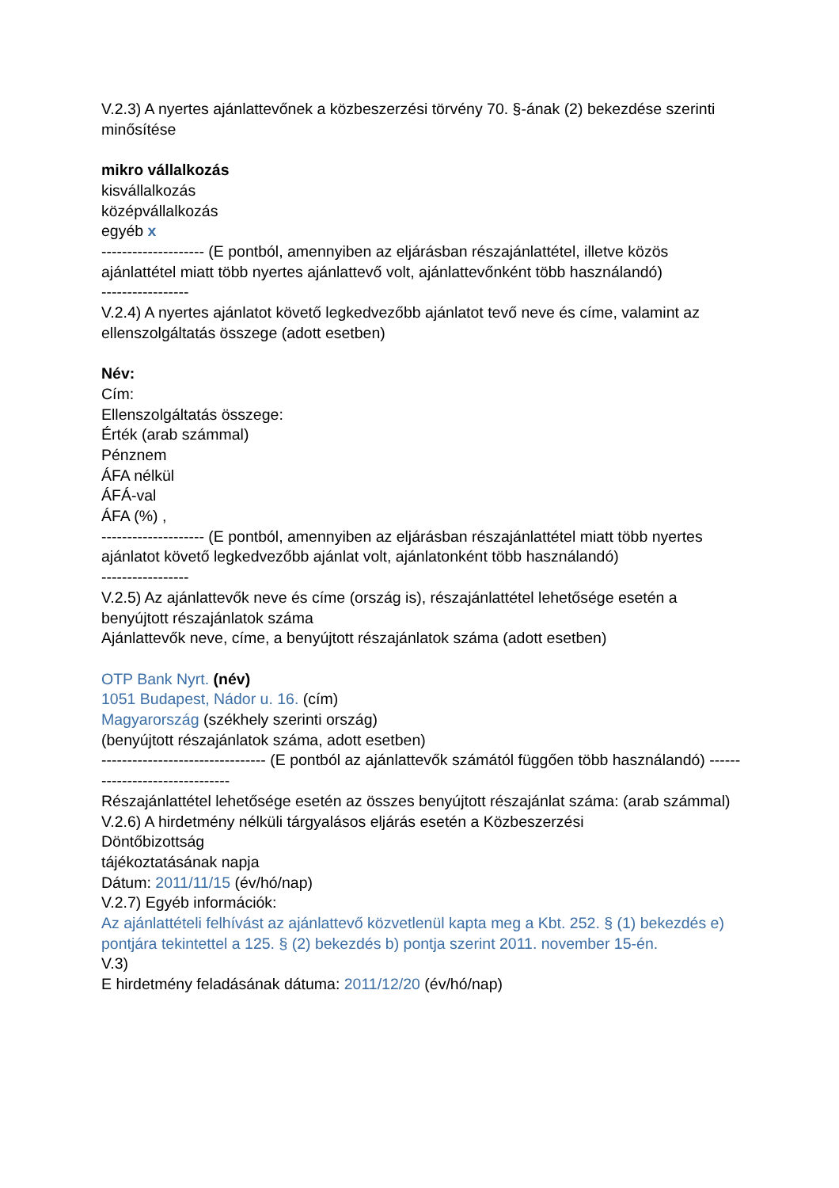V.2.3) A nyertes ajánlattevőnek a közbeszerzési törvény 70. §-ának (2) bekezdése szerinti minősítése
mikro vállalkozás
kisvállalkozás
középvállalkozás
egyéb x
-------------------- (E pontból, amennyiben az eljárásban részajánlattétel, illetve közös ajánlattétel miatt több nyertes ajánlattevő volt, ajánlattevőnként több használandó)
-----------------
V.2.4) A nyertes ajánlatot követő legkedvezőbb ajánlatot tevő neve és címe, valamint az ellenszolgáltatás összege (adott esetben)
Név:
Cím:
Ellenszolgáltatás összege:
Érték (arab számmal)
Pénznem
ÁFA nélkül
ÁFÁ-val
ÁFA (%) ,
-------------------- (E pontból, amennyiben az eljárásban részajánlattétel miatt több nyertes ajánlatot követő legkedvezőbb ajánlat volt, ajánlatonként több használandó)
-----------------
V.2.5) Az ajánlattevők neve és címe (ország is), részajánlattétel lehetősége esetén a benyújtott részajánlatok száma
Ajánlattevők neve, címe, a benyújtott részajánlatok száma (adott esetben)
OTP Bank Nyrt. (név)
1051 Budapest, Nádor u. 16. (cím)
Magyarország (székhely szerinti ország)
(benyújtott részajánlatok száma, adott esetben)
-------------------------------- (E pontból az ajánlattevők számától függően több használandó) -------------------------------
Részajánlattétel lehetősége esetén az összes benyújtott részajánlat száma: (arab számmal)
V.2.6) A hirdetmény nélküli tárgyalásos eljárás esetén a Közbeszerzési
Döntőbizottság
tájékoztatásának napja
Dátum: 2011/11/15 (év/hó/nap)
V.2.7) Egyéb információk:
Az ajánlattételi felhívást az ajánlattevő közvetlenül kapta meg a Kbt. 252. § (1) bekezdés e) pontjára tekintettel a 125. § (2) bekezdés b) pontja szerint 2011. november 15-én.
V.3)
E hirdetmény feladásának dátuma: 2011/12/20 (év/hó/nap)